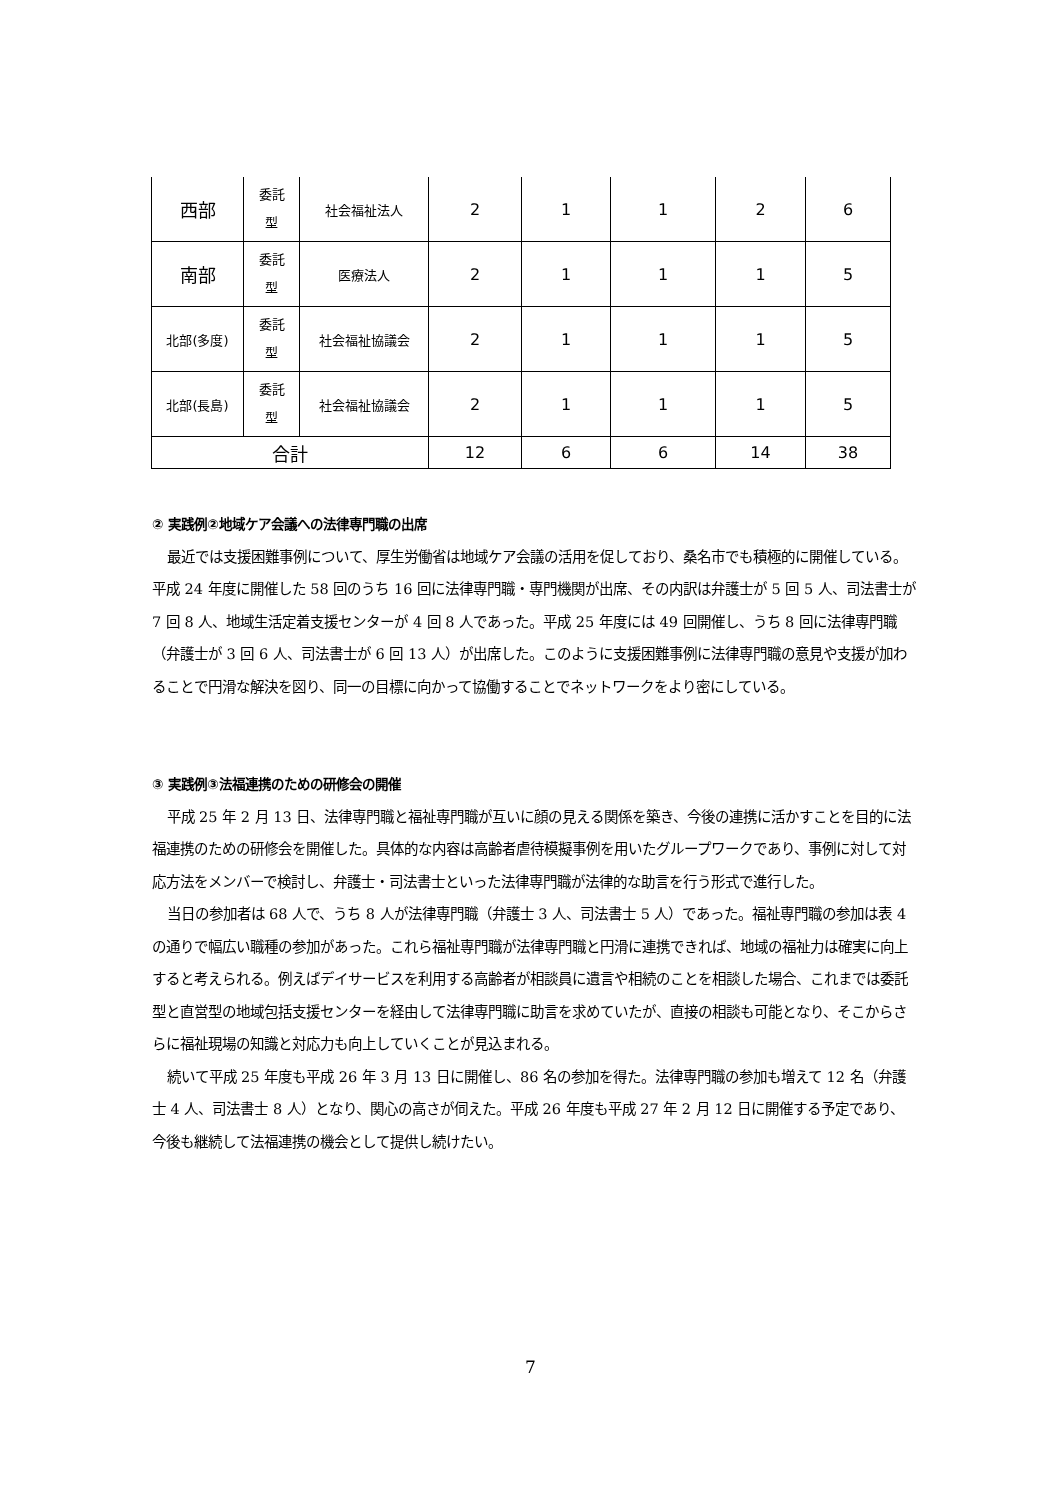| 西部 | 委託 型 | 社会福祉法人 | 2 | 1 | 1 | 2 | 6 |
| 南部 | 委託 型 | 医療法人 | 2 | 1 | 1 | 1 | 5 |
| 北部(多度) | 委託 型 | 社会福祉協議会 | 2 | 1 | 1 | 1 | 5 |
| 北部(長島) | 委託 型 | 社会福祉協議会 | 2 | 1 | 1 | 1 | 5 |
| 合計 | | | 12 | 6 | 6 | 14 | 38 |
② 実践例②地域ケア会議への法律専門職の出席
最近では支援困難事例について、厚生労働省は地域ケア会議の活用を促しており、桑名市でも積極的に開催している。平成 24 年度に開催した 58 回のうち 16 回に法律専門職・専門機関が出席、その内訳は弁護士が 5 回 5 人、司法書士が 7 回 8 人、地域生活定着支援センターが 4 回 8 人であった。平成 25 年度には 49 回開催し、うち 8 回に法律専門職（弁護士が 3 回 6 人、司法書士が 6 回 13 人）が出席した。このように支援困難事例に法律専門職の意見や支援が加わることで円滑な解決を図り、同一の目標に向かって協働することでネットワークをより密にしている。
③ 実践例③法福連携のための研修会の開催
平成 25 年 2 月 13 日、法律専門職と福祉専門職が互いに顔の見える関係を築き、今後の連携に活かすことを目的に法福連携のための研修会を開催した。具体的な内容は高齢者虐待模擬事例を用いたグループワークであり、事例に対して対応方法をメンバーで検討し、弁護士・司法書士といった法律専門職が法律的な助言を行う形式で進行した。
当日の参加者は 68 人で、うち 8 人が法律専門職（弁護士 3 人、司法書士 5 人）であった。福祉専門職の参加は表 4 の通りで幅広い職種の参加があった。これら福祉専門職が法律専門職と円滑に連携できれば、地域の福祉力は確実に向上すると考えられる。例えばデイサービスを利用する高齢者が相談員に遺言や相続のことを相談した場合、これまでは委託型と直営型の地域包括支援センターを経由して法律専門職に助言を求めていたが、直接の相談も可能となり、そこからさらに福祉現場の知識と対応力も向上していくことが見込まれる。
続いて平成 25 年度も平成 26 年 3 月 13 日に開催し、86 名の参加を得た。法律専門職の参加も増えて 12 名（弁護士 4 人、司法書士 8 人）となり、関心の高さが伺えた。平成 26 年度も平成 27 年 2 月 12 日に開催する予定であり、今後も継続して法福連携の機会として提供し続けたい。
7